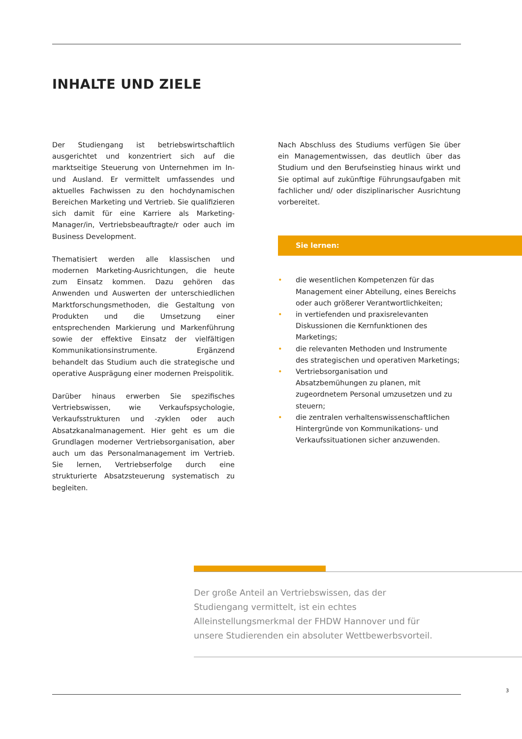INHALTE UND ZIELE
Der Studiengang ist betriebswirtschaftlich ausgerichtet und konzentriert sich auf die marktseitige Steuerung von Unternehmen im In- und Ausland. Er vermittelt umfassendes und aktuelles Fachwissen zu den hochdynamischen Bereichen Marketing und Vertrieb. Sie qualifizieren sich damit für eine Karriere als Marketing-Manager/in, Vertriebsbeauftragte/r oder auch im Business Development.
Thematisiert werden alle klassischen und modernen Marketing-Ausrichtungen, die heute zum Einsatz kommen. Dazu gehören das Anwenden und Auswerten der unterschiedlichen Marktforschungsmethoden, die Gestaltung von Produkten und die Umsetzung einer entsprechenden Markierung und Markenführung sowie der effektive Einsatz der vielfältigen Kommunikationsinstrumente. Ergänzend behandelt das Studium auch die strategische und operative Ausprägung einer modernen Preispolitik.
Darüber hinaus erwerben Sie spezifisches Vertriebswissen, wie Verkaufspsychologie, Verkaufsstrukturen und -zyklen oder auch Absatzkanalmanagement. Hier geht es um die Grundlagen moderner Vertriebsorganisation, aber auch um das Personalmanagement im Vertrieb. Sie lernen, Vertriebserfolge durch eine strukturierte Absatzsteuerung systematisch zu begleiten.
Nach Abschluss des Studiums verfügen Sie über ein Managementwissen, das deutlich über das Studium und den Berufseinstieg hinaus wirkt und Sie optimal auf zukünftige Führungsaufgaben mit fachlicher und/ oder disziplinarischer Ausrichtung vorbereitet.
Sie lernen:
• die wesentlichen Kompetenzen für das Management einer Abteilung, eines Bereichs oder auch größerer Verantwortlichkeiten;
• in vertiefenden und praxisrelevanten Diskussionen die Kernfunktionen des Marketings;
• die relevanten Methoden und Instrumente des strategischen und operativen Marketings;
• Vertriebsorganisation und Absatzbemühungen zu planen, mit zugeordnetem Personal umzusetzen und zu steuern;
• die zentralen verhaltenswissenschaftlichen Hintergründe von Kommunikations- und Verkaufssituationen sicher anzuwenden.
Der große Anteil an Vertriebswissen, das der Studiengang vermittelt, ist ein echtes Alleinstellungsmerkmal der FHDW Hannover und für unsere Studierenden ein absoluter Wettbewerbsvorteil.
3